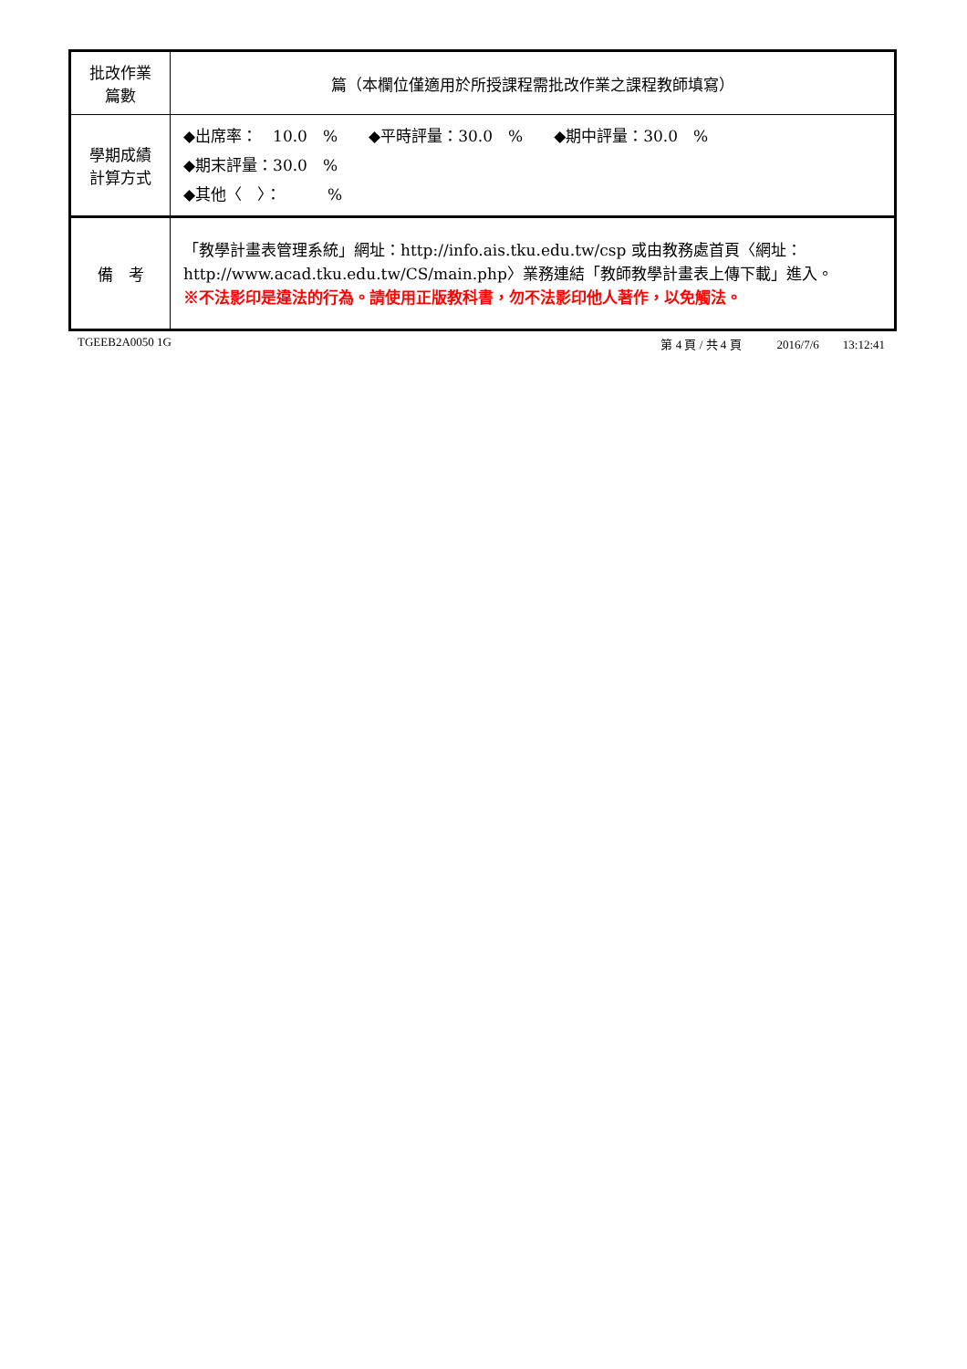| 批改作業 篇數 | 篇（本欄位僅適用於所授課程需批改作業之課程教師填寫） |
| 學期成績 計算方式 | ◆出席率： 10.0 % ◆平時評量：30.0 % ◆期中評量：30.0 % ◆期末評量：30.0 % ◆其他〈 〉： % |
| 備 考 | 「教學計畫表管理系統」網址： http://info.ais.tku.edu.tw/csp 或由教務處首頁〈網址： http://www.acad.tku.edu.tw/CS/main.php 〉業務連結「教師教學計畫表上傳下載」進入。 ※不法影印是違法的行為。請使用正版教科書，勿不法影印他人著作，以免觸法。 |
TGEEB2A0050 1G 第 4 頁 / 共 4 頁　　　2016/7/6　　13:12:41